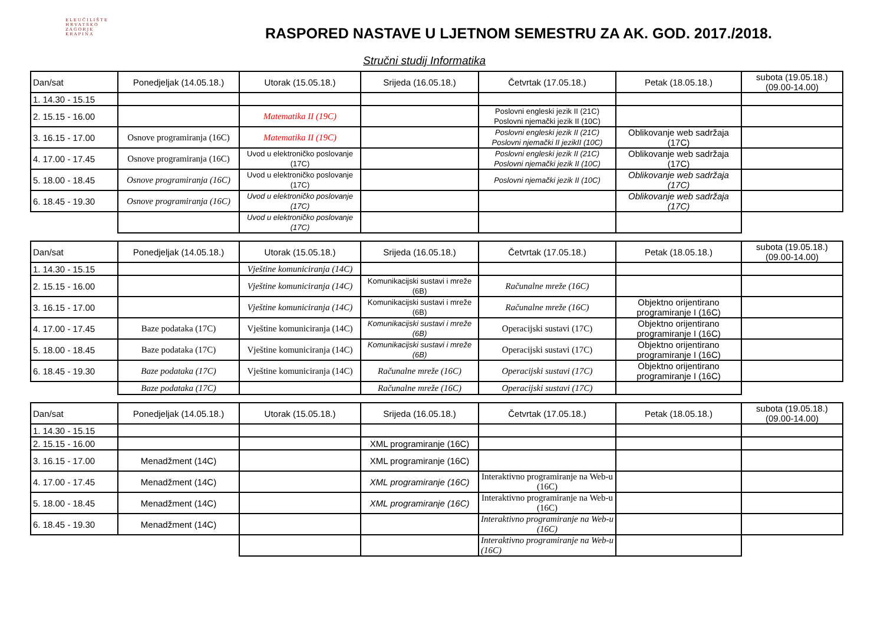ELEUČILIŠTE
HRVATSKO
ZAGORJE
KRAPINA
RASPORED NASTAVE U LJETNOM SEMESTRU ZA AK. GOD. 2017./2018.
Stručni studij Informatika
| Dan/sat | Ponedjeljak (14.05.18.) | Utorak (15.05.18.) | Srijeda (16.05.18.) | Četvrtak (17.05.18.) | Petak (18.05.18.) | subota (19.05.18.) (09.00-14.00) |
| --- | --- | --- | --- | --- | --- | --- |
| 1. 14.30 - 15.15 | | | | | | |
| 2. 15.15 - 16.00 | | Matematika II (19C) | | Poslovni engleski jezik II (21C) Poslovni njemački jezik II (10C) | | |
| 3. 16.15 - 17.00 | Osnove programiranja (16C) | Matematika II (19C) | | Poslovni engleski jezik II (21C) Poslovni njemački II jezikII (10C) | Oblikovanje web sadržaja (17C) | |
| 4. 17.00 - 17.45 | Osnove programiranja (16C) | Uvod u elektroničko poslovanje (17C) | | Poslovni engleski jezik II (21C) Poslovni njemački jezik II (10C) | Oblikovanje web sadržaja (17C) | |
| 5. 18.00 - 18.45 | Osnove programiranja (16C) | Uvod u elektroničko poslovanje (17C) | | Poslovni njemački jezik II (10C) | Oblikovanje web sadržaja (17C) | |
| 6. 18.45 - 19.30 | Osnove programiranja (16C) | Uvod u elektroničko poslovanje (17C) | | | Oblikovanje web sadržaja (17C) | |
| | | Uvod u elektroničko poslovanje (17C) | | | | |
| Dan/sat | Ponedjeljak (14.05.18.) | Utorak (15.05.18.) | Srijeda (16.05.18.) | Četvrtak (17.05.18.) | Petak (18.05.18.) | subota (19.05.18.) (09.00-14.00) |
| 1. 14.30 - 15.15 | | Vještine komuniciranja (14C) | | | | |
| 2. 15.15 - 16.00 | | Vještine komuniciranja (14C) | Komunikacijski sustavi i mreže (6B) | Računalne mreže (16C) | | |
| 3. 16.15 - 17.00 | | Vještine komuniciranja (14C) | Komunikacijski sustavi i mreže (6B) | Računalne mreže (16C) | Objektno orijentirano programiranje I (16C) | |
| 4. 17.00 - 17.45 | Baze podataka (17C) | Vještine komuniciranja (14C) | Komunikacijski sustavi i mreže (6B) | Operacijski sustavi (17C) | Objektno orijentirano programiranje I (16C) | |
| 5. 18.00 - 18.45 | Baze podataka (17C) | Vještine komuniciranja (14C) | Komunikacijski sustavi i mreže (6B) | Operacijski sustavi (17C) | Objektno orijentirano programiranje I (16C) | |
| 6. 18.45 - 19.30 | Baze podataka (17C) | Vještine komuniciranja (14C) | Računalne mreže (16C) | Operacijski sustavi (17C) | Objektno orijentirano programiranje I (16C) | |
| | Baze podataka (17C) | | Računalne mreže (16C) | Operacijski sustavi (17C) | | |
| Dan/sat | Ponedjeljak (14.05.18.) | Utorak (15.05.18.) | Srijeda (16.05.18.) | Četvrtak (17.05.18.) | Petak (18.05.18.) | subota (19.05.18.) (09.00-14.00) |
| 1. 14.30 - 15.15 | | | | | | |
| 2. 15.15 - 16.00 | | | XML programiranje (16C) | | | |
| 3. 16.15 - 17.00 | Menadžment (14C) | | XML programiranje (16C) | | | |
| 4. 17.00 - 17.45 | Menadžment (14C) | | XML programiranje (16C) | Interaktivno programiranje na Web-u (16C) | | |
| 5. 18.00 - 18.45 | Menadžment (14C) | | XML programiranje (16C) | Interaktivno programiranje na Web-u (16C) | | |
| 6. 18.45 - 19.30 | Menadžment (14C) | | | Interaktivno programiranje na Web-u (16C) | | |
| | | | | Interaktivno programiranje na Web-u (16C) | | |